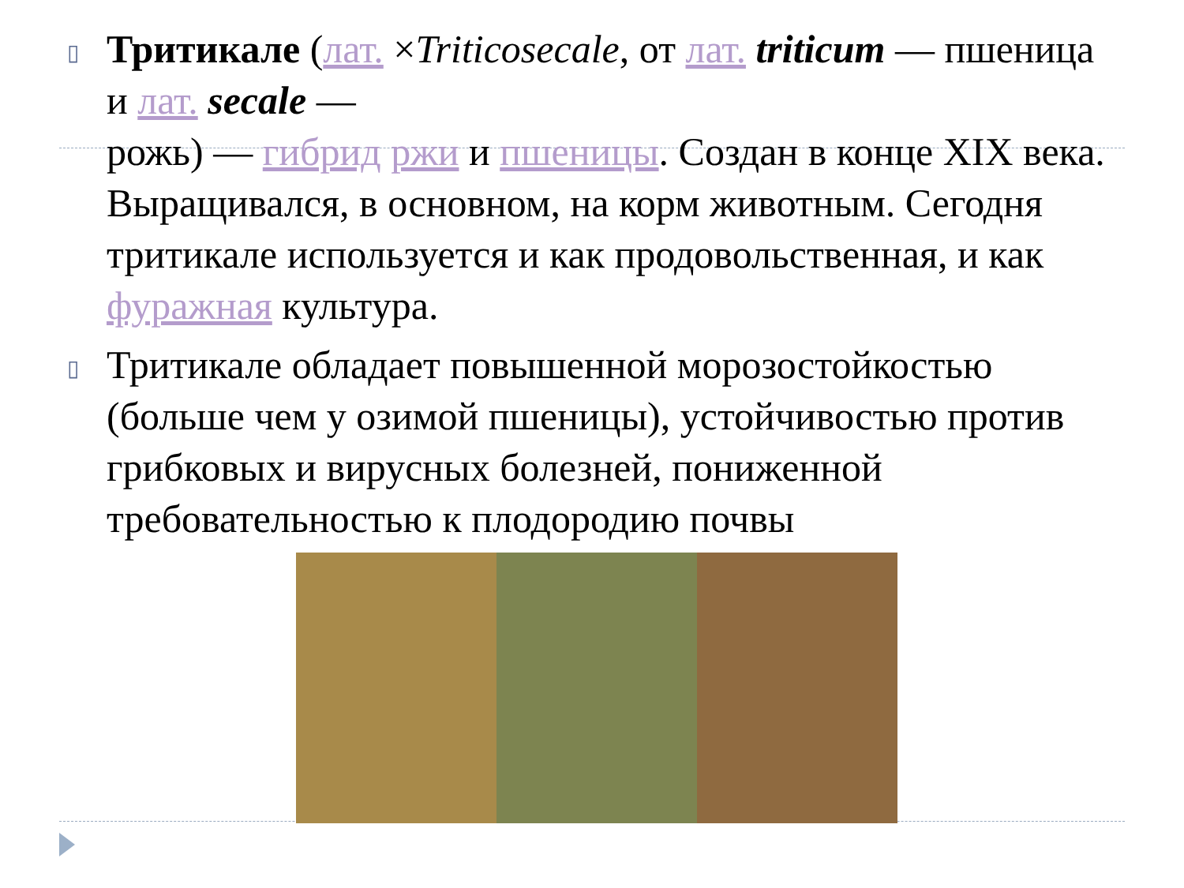▯
Тритикале (лат. ×Triticosecale, от лат. triticum — пшеница и лат. secale —
рожь) — гибрид ржи и пшеницы. Создан в конце XIX века. Выращивался, в основном, на корм животным. Сегодня тритикале используется и как продовольственная, и как фуражная культура.
▯
Тритикале обладает повышенной морозостойкостью (больше чем у озимой пшеницы), устойчивостью против грибковых и вирусных болезней, пониженной требовательностью к плодородию почвы